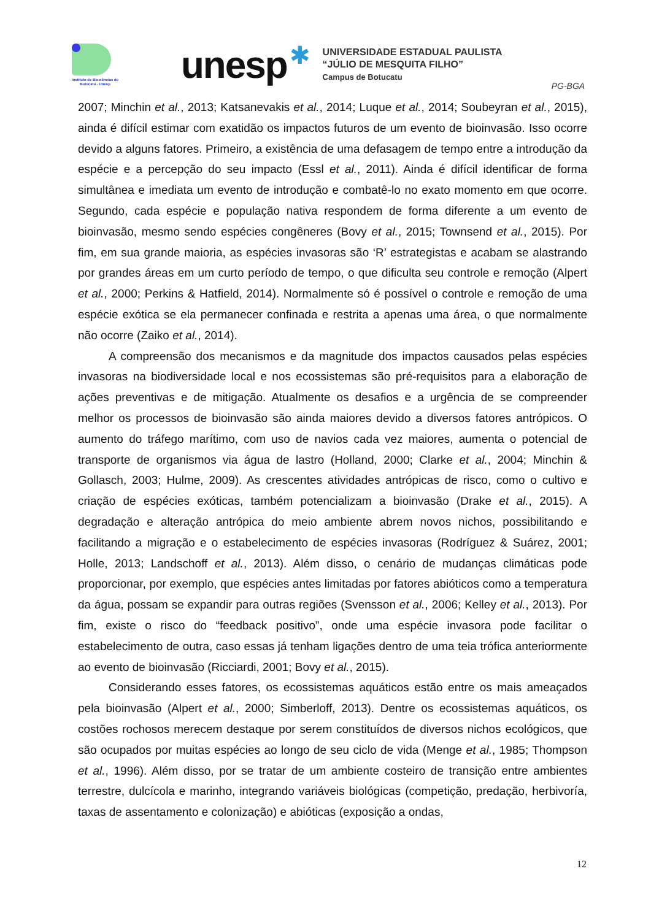Instituto de Biociências de Botucatu - Unesp
unesp
✱
UNIVERSIDADE ESTADUAL PAULISTA
“JÚLIO DE MESQUITA FILHO”
Campus de Botucatu
PG-BGA
2007; Minchin et al., 2013; Katsanevakis et al., 2014; Luque et al., 2014; Soubeyran et al., 2015), ainda é difícil estimar com exatidão os impactos futuros de um evento de bioinvasão. Isso ocorre devido a alguns fatores. Primeiro, a existência de uma defasagem de tempo entre a introdução da espécie e a percepção do seu impacto (Essl et al., 2011). Ainda é difícil identificar de forma simultânea e imediata um evento de introdução e combatê-lo no exato momento em que ocorre. Segundo, cada espécie e população nativa respondem de forma diferente a um evento de bioinvasão, mesmo sendo espécies congêneres (Bovy et al., 2015; Townsend et al., 2015). Por fim, em sua grande maioria, as espécies invasoras são ‘R’ estrategistas e acabam se alastrando por grandes áreas em um curto período de tempo, o que dificulta seu controle e remoção (Alpert et al., 2000; Perkins & Hatfield, 2014). Normalmente só é possível o controle e remoção de uma espécie exótica se ela permanecer confinada e restrita a apenas uma área, o que normalmente não ocorre (Zaiko et al., 2014).
A compreensão dos mecanismos e da magnitude dos impactos causados pelas espécies invasoras na biodiversidade local e nos ecossistemas são pré-requisitos para a elaboração de ações preventivas e de mitigação. Atualmente os desafios e a urgência de se compreender melhor os processos de bioinvasão são ainda maiores devido a diversos fatores antrópicos. O aumento do tráfego marítimo, com uso de navios cada vez maiores, aumenta o potencial de transporte de organismos via água de lastro (Holland, 2000; Clarke et al., 2004; Minchin & Gollasch, 2003; Hulme, 2009). As crescentes atividades antrópicas de risco, como o cultivo e criação de espécies exóticas, também potencializam a bioinvasão (Drake et al., 2015). A degradação e alteração antrópica do meio ambiente abrem novos nichos, possibilitando e facilitando a migração e o estabelecimento de espécies invasoras (Rodríguez & Suárez, 2001; Holle, 2013; Landschoff et al., 2013). Além disso, o cenário de mudanças climáticas pode proporcionar, por exemplo, que espécies antes limitadas por fatores abióticos como a temperatura da água, possam se expandir para outras regiões (Svensson et al., 2006; Kelley et al., 2013). Por fim, existe o risco do “feedback positivo”, onde uma espécie invasora pode facilitar o estabelecimento de outra, caso essas já tenham ligações dentro de uma teia trófica anteriormente ao evento de bioinvasão (Ricciardi, 2001; Bovy et al., 2015).
Considerando esses fatores, os ecossistemas aquáticos estão entre os mais ameaçados pela bioinvasão (Alpert et al., 2000; Simberloff, 2013). Dentre os ecossistemas aquáticos, os costões rochosos merecem destaque por serem constituídos de diversos nichos ecológicos, que são ocupados por muitas espécies ao longo de seu ciclo de vida (Menge et al., 1985; Thompson et al., 1996). Além disso, por se tratar de um ambiente costeiro de transição entre ambientes terrestre, dulcícola e marinho, integrando variáveis biológicas (competição, predação, herbivoría, taxas de assentamento e colonização) e abióticas (exposição a ondas,
12